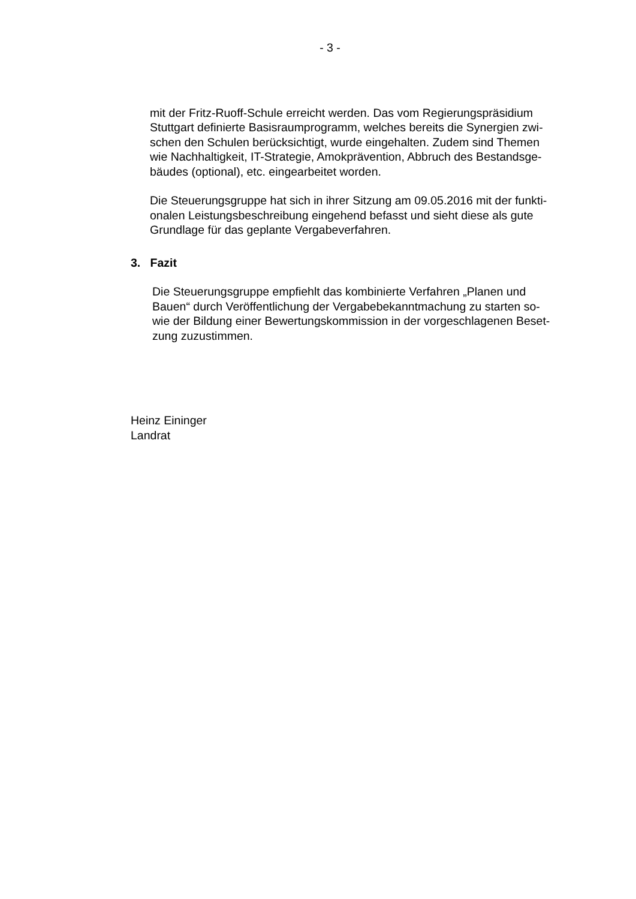- 3 -
mit der Fritz-Ruoff-Schule erreicht werden. Das vom Regierungspräsidium
Stuttgart definierte Basisraumprogramm, welches bereits die Synergien zwi-
schen den Schulen berücksichtigt, wurde eingehalten. Zudem sind Themen
wie Nachhaltigkeit, IT-Strategie, Amokprävention, Abbruch des Bestandsge-
bäudes (optional), etc. eingearbeitet worden.
Die Steuerungsgruppe hat sich in ihrer Sitzung am 09.05.2016 mit der funkti-
onalen Leistungsbeschreibung eingehend befasst und sieht diese als gute
Grundlage für das geplante Vergabeverfahren.
3. Fazit
Die Steuerungsgruppe empfiehlt das kombinierte Verfahren „Planen und
Bauen“ durch Veröffentlichung der Vergabebekanntmachung zu starten so-
wie der Bildung einer Bewertungskommission in der vorgeschlagenen Beset-
zung zuzustimmen.
Heinz Eininger
Landrat